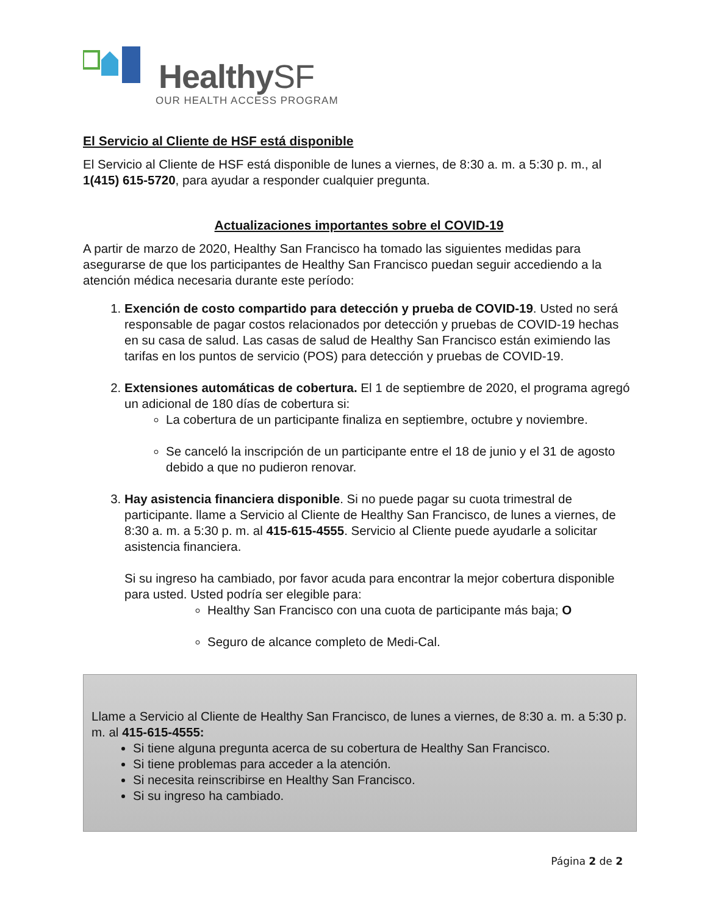HealthySF
OUR HEALTH ACCESS PROGRAM
El Servicio al Cliente de HSF está disponible
El Servicio al Cliente de HSF está disponible de lunes a viernes, de 8:30 a. m. a 5:30 p. m., al 1(415) 615-5720, para ayudar a responder cualquier pregunta.
Actualizaciones importantes sobre el COVID-19
A partir de marzo de 2020, Healthy San Francisco ha tomado las siguientes medidas para asegurarse de que los participantes de Healthy San Francisco puedan seguir accediendo a la atención médica necesaria durante este período:
1. Exención de costo compartido para detección y prueba de COVID-19. Usted no será responsable de pagar costos relacionados por detección y pruebas de COVID-19 hechas en su casa de salud. Las casas de salud de Healthy San Francisco están eximiendo las tarifas en los puntos de servicio (POS) para detección y pruebas de COVID-19.
2. Extensiones automáticas de cobertura. El 1 de septiembre de 2020, el programa agregó un adicional de 180 días de cobertura si:
La cobertura de un participante finaliza en septiembre, octubre y noviembre.
Se canceló la inscripción de un participante entre el 18 de junio y el 31 de agosto debido a que no pudieron renovar.
3. Hay asistencia financiera disponible. Si no puede pagar su cuota trimestral de participante. llame a Servicio al Cliente de Healthy San Francisco, de lunes a viernes, de 8:30 a. m. a 5:30 p. m. al 415-615-4555. Servicio al Cliente puede ayudarle a solicitar asistencia financiera.
Si su ingreso ha cambiado, por favor acuda para encontrar la mejor cobertura disponible para usted. Usted podría ser elegible para:
Healthy San Francisco con una cuota de participante más baja; O
Seguro de alcance completo de Medi-Cal.
Llame a Servicio al Cliente de Healthy San Francisco, de lunes a viernes, de 8:30 a. m. a 5:30 p. m. al 415-615-4555:
Si tiene alguna pregunta acerca de su cobertura de Healthy San Francisco.
Si tiene problemas para acceder a la atención.
Si necesita reinscribirse en Healthy San Francisco.
Si su ingreso ha cambiado.
Página 2 de 2